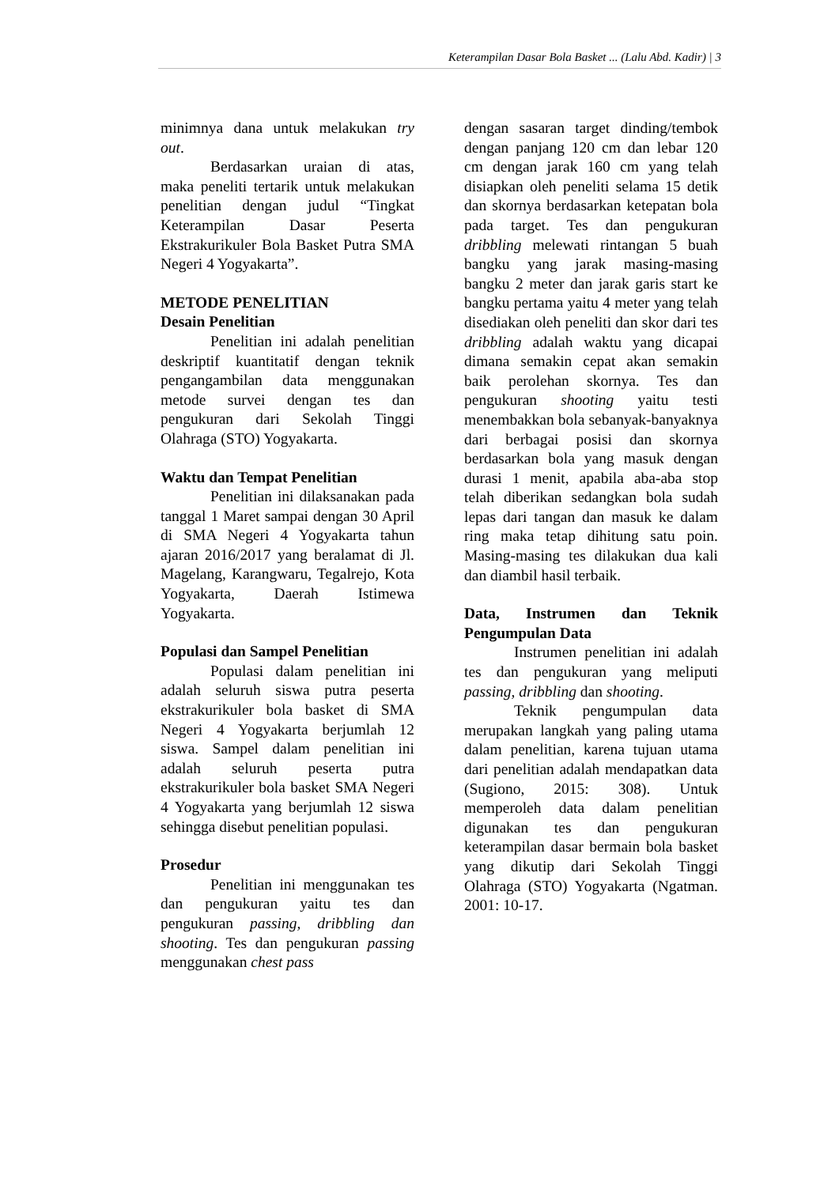Keterampilan Dasar Bola Basket ... (Lalu Abd. Kadir) | 3
minimnya dana untuk melakukan try out.
Berdasarkan uraian di atas, maka peneliti tertarik untuk melakukan penelitian dengan judul “Tingkat Keterampilan Dasar Peserta Ekstrakurikuler Bola Basket Putra SMA Negeri 4 Yogyakarta”.
METODE PENELITIAN
Desain Penelitian
Penelitian ini adalah penelitian deskriptif kuantitatif dengan teknik pengangambilan data menggunakan metode survei dengan tes dan pengukuran dari Sekolah Tinggi Olahraga (STO) Yogyakarta.
Waktu dan Tempat Penelitian
Penelitian ini dilaksanakan pada tanggal 1 Maret sampai dengan 30 April di SMA Negeri 4 Yogyakarta tahun ajaran 2016/2017 yang beralamat di Jl. Magelang, Karangwaru, Tegalrejo, Kota Yogyakarta, Daerah Istimewa Yogyakarta.
Populasi dan Sampel Penelitian
Populasi dalam penelitian ini adalah seluruh siswa putra peserta ekstrakurikuler bola basket di SMA Negeri 4 Yogyakarta berjumlah 12 siswa. Sampel dalam penelitian ini adalah seluruh peserta putra ekstrakurikuler bola basket SMA Negeri 4 Yogyakarta yang berjumlah 12 siswa sehingga disebut penelitian populasi.
Prosedur
Penelitian ini menggunakan tes dan pengukuran yaitu tes dan pengukuran passing, dribbling dan shooting. Tes dan pengukuran passing menggunakan chest pass
dengan sasaran target dinding/tembok dengan panjang 120 cm dan lebar 120 cm dengan jarak 160 cm yang telah disiapkan oleh peneliti selama 15 detik dan skornya berdasarkan ketepatan bola pada target. Tes dan pengukuran dribbling melewati rintangan 5 buah bangku yang jarak masing-masing bangku 2 meter dan jarak garis start ke bangku pertama yaitu 4 meter yang telah disediakan oleh peneliti dan skor dari tes dribbling adalah waktu yang dicapai dimana semakin cepat akan semakin baik perolehan skornya. Tes dan pengukuran shooting yaitu testi menembakkan bola sebanyak-banyaknya dari berbagai posisi dan skornya berdasarkan bola yang masuk dengan durasi 1 menit, apabila aba-aba stop telah diberikan sedangkan bola sudah lepas dari tangan dan masuk ke dalam ring maka tetap dihitung satu poin. Masing-masing tes dilakukan dua kali dan diambil hasil terbaik.
Data, Instrumen dan Teknik Pengumpulan Data
Instrumen penelitian ini adalah tes dan pengukuran yang meliputi passing, dribbling dan shooting.
Teknik pengumpulan data merupakan langkah yang paling utama dalam penelitian, karena tujuan utama dari penelitian adalah mendapatkan data (Sugiono, 2015: 308). Untuk memperoleh data dalam penelitian digunakan tes dan pengukuran keterampilan dasar bermain bola basket yang dikutip dari Sekolah Tinggi Olahraga (STO) Yogyakarta (Ngatman. 2001: 10-17.